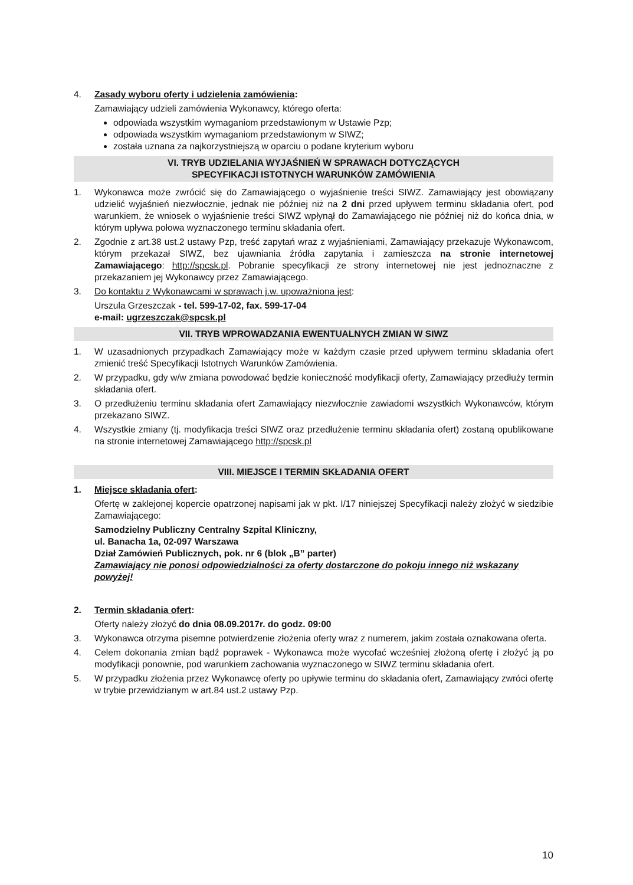4. Zasady wyboru oferty i udzielenia zamówienia:
Zamawiający udzieli zamówienia Wykonawcy, którego oferta:
odpowiada wszystkim wymaganiom przedstawionym w Ustawie Pzp;
odpowiada wszystkim wymaganiom przedstawionym w SIWZ;
została uznana za najkorzystniejszą w oparciu o podane kryterium wyboru
VI. TRYB UDZIELANIA WYJAŚNIEŃ W SPRAWACH DOTYCZĄCYCH
SPECYFIKACJI ISTOTNYCH WARUNKÓW ZAMÓWIENIA
1. Wykonawca może zwrócić się do Zamawiającego o wyjaśnienie treści SIWZ. Zamawiający jest obowiązany udzielić wyjaśnień niezwłocznie, jednak nie później niż na 2 dni przed upływem terminu składania ofert, pod warunkiem, że wniosek o wyjaśnienie treści SIWZ wpłynął do Zamawiającego nie później niż do końca dnia, w którym upływa połowa wyznaczonego terminu składania ofert.
2. Zgodnie z art.38 ust.2 ustawy Pzp, treść zapytań wraz z wyjaśnieniami, Zamawiający przekazuje Wykonawcom, którym przekazał SIWZ, bez ujawniania źródła zapytania i zamieszcza na stronie internetowej Zamawiającego: http://spcsk.pl. Pobranie specyfikacji ze strony internetowej nie jest jednoznaczne z przekazaniem jej Wykonawcy przez Zamawiającego.
3. Do kontaktu z Wykonawcami w sprawach j.w. upoważniona jest:
Urszula Grzeszczak - tel. 599-17-02, fax. 599-17-04
e-mail: ugrzeszczak@spcsk.pl
VII. TRYB WPROWADZANIA EWENTUALNYCH ZMIAN W SIWZ
1. W uzasadnionych przypadkach Zamawiający może w każdym czasie przed upływem terminu składania ofert zmienić treść Specyfikacji Istotnych Warunków Zamówienia.
2. W przypadku, gdy w/w zmiana powodować będzie konieczność modyfikacji oferty, Zamawiający przedłuży termin składania ofert.
3. O przedłużeniu terminu składania ofert Zamawiający niezwłocznie zawiadomi wszystkich Wykonawców, którym przekazano SIWZ.
4. Wszystkie zmiany (tj. modyfikacja treści SIWZ oraz przedłużenie terminu składania ofert) zostaną opublikowane na stronie internetowej Zamawiającego http://spcsk.pl
VIII. MIEJSCE I TERMIN SKŁADANIA OFERT
1. Miejsce składania ofert:
Ofertę w zaklejonej kopercie opatrzonej napisami jak w pkt. I/17 niniejszej Specyfikacji należy złożyć w siedzibie Zamawiającego:
Samodzielny Publiczny Centralny Szpital Kliniczny,
ul. Banacha 1a, 02-097 Warszawa
Dział Zamówień Publicznych, pok. nr 6 (blok „B” parter)
Zamawiający nie ponosi odpowiedzialności za oferty dostarczone do pokoju innego niż wskazany powyżej!
2. Termin składania ofert:
Oferty należy złożyć do dnia 08.09.2017r. do godz. 09:00
3. Wykonawca otrzyma pisemne potwierdzenie złożenia oferty wraz z numerem, jakim została oznakowana oferta.
4. Celem dokonania zmian bądź poprawek - Wykonawca może wycofać wcześniej złożoną ofertę i złożyć ją po modyfikacji ponownie, pod warunkiem zachowania wyznaczonego w SIWZ terminu składania ofert.
5. W przypadku złożenia przez Wykonawcę oferty po upływie terminu do składania ofert, Zamawiający zwróci ofertę w trybie przewidzianym w art.84 ust.2 ustawy Pzp.
10